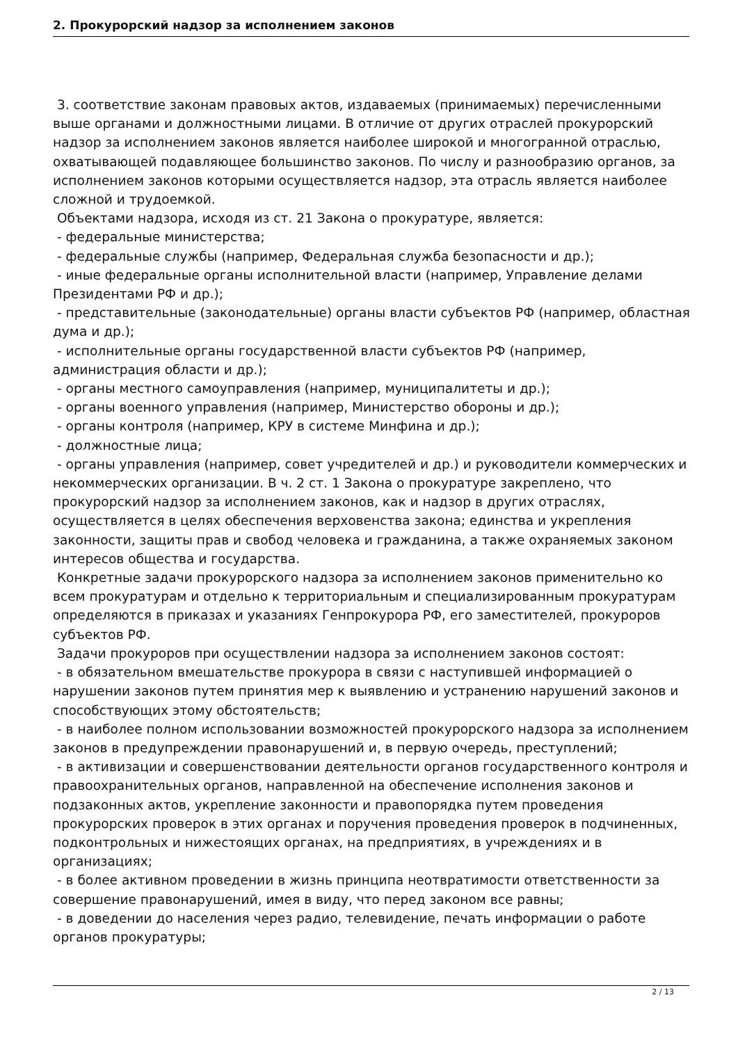2. Прокурорский надзор за исполнением законов
3. соответствие законам правовых актов, издаваемых (принимаемых) перечисленными выше органами и должностными лицами. В отличие от других отраслей прокурорский надзор за исполнением законов является наиболее широкой и многогранной отраслью, охватывающей подавляющее большинство законов. По числу и разнообразию органов, за исполнением законов которыми осуществляется надзор, эта отрасль является наиболее сложной и трудоемкой.
Объектами надзора, исходя из ст. 21 Закона о прокуратуре, является:
- федеральные министерства;
- федеральные службы (например, Федеральная служба безопасности и др.);
- иные федеральные органы исполнительной власти (например, Управление делами Президентами РФ и др.);
- представительные (законодательные) органы власти субъектов РФ (например, областная дума и др.);
- исполнительные органы государственной власти субъектов РФ (например, администрация области и др.);
- органы местного самоуправления (например, муниципалитеты и др.);
- органы военного управления (например, Министерство обороны и др.);
- органы контроля (например, КРУ в системе Минфина и др.);
- должностные лица;
- органы управления (например, совет учредителей и др.) и руководители коммерческих и некоммерческих организации. В ч. 2 ст. 1 Закона о прокуратуре закреплено, что прокурорский надзор за исполнением законов, как и надзор в других отраслях, осуществляется в целях обеспечения верховенства закона; единства и укрепления законности, защиты прав и свобод человека и гражданина, а также охраняемых законом интересов общества и государства.
Конкретные задачи прокурорского надзора за исполнением законов применительно ко всем прокуратурам и отдельно к территориальным и специализированным прокуратурам определяются в приказах и указаниях Генпрокурора РФ, его заместителей, прокуроров субъектов РФ.
Задачи прокуроров при осуществлении надзора за исполнением законов состоят:
- в обязательном вмешательстве прокурора в связи с наступившей информацией о нарушении законов путем принятия мер к выявлению и устранению нарушений законов и способствующих этому обстоятельств;
- в наиболее полном использовании возможностей прокурорского надзора за исполнением законов в предупреждении правонарушений и, в первую очередь, преступлений;
- в активизации и совершенствовании деятельности органов государственного контроля и правоохранительных органов, направленной на обеспечение исполнения законов и подзаконных актов, укрепление законности и правопорядка путем проведения прокурорских проверок в этих органах и поручения проведения проверок в подчиненных, подконтрольных и нижестоящих органах, на предприятиях, в учреждениях и в организациях;
- в более активном проведении в жизнь принципа неотвратимости ответственности за совершение правонарушений, имея в виду, что перед законом все равны;
- в доведении до населения через радио, телевидение, печать информации о работе органов прокуратуры;
2 / 13